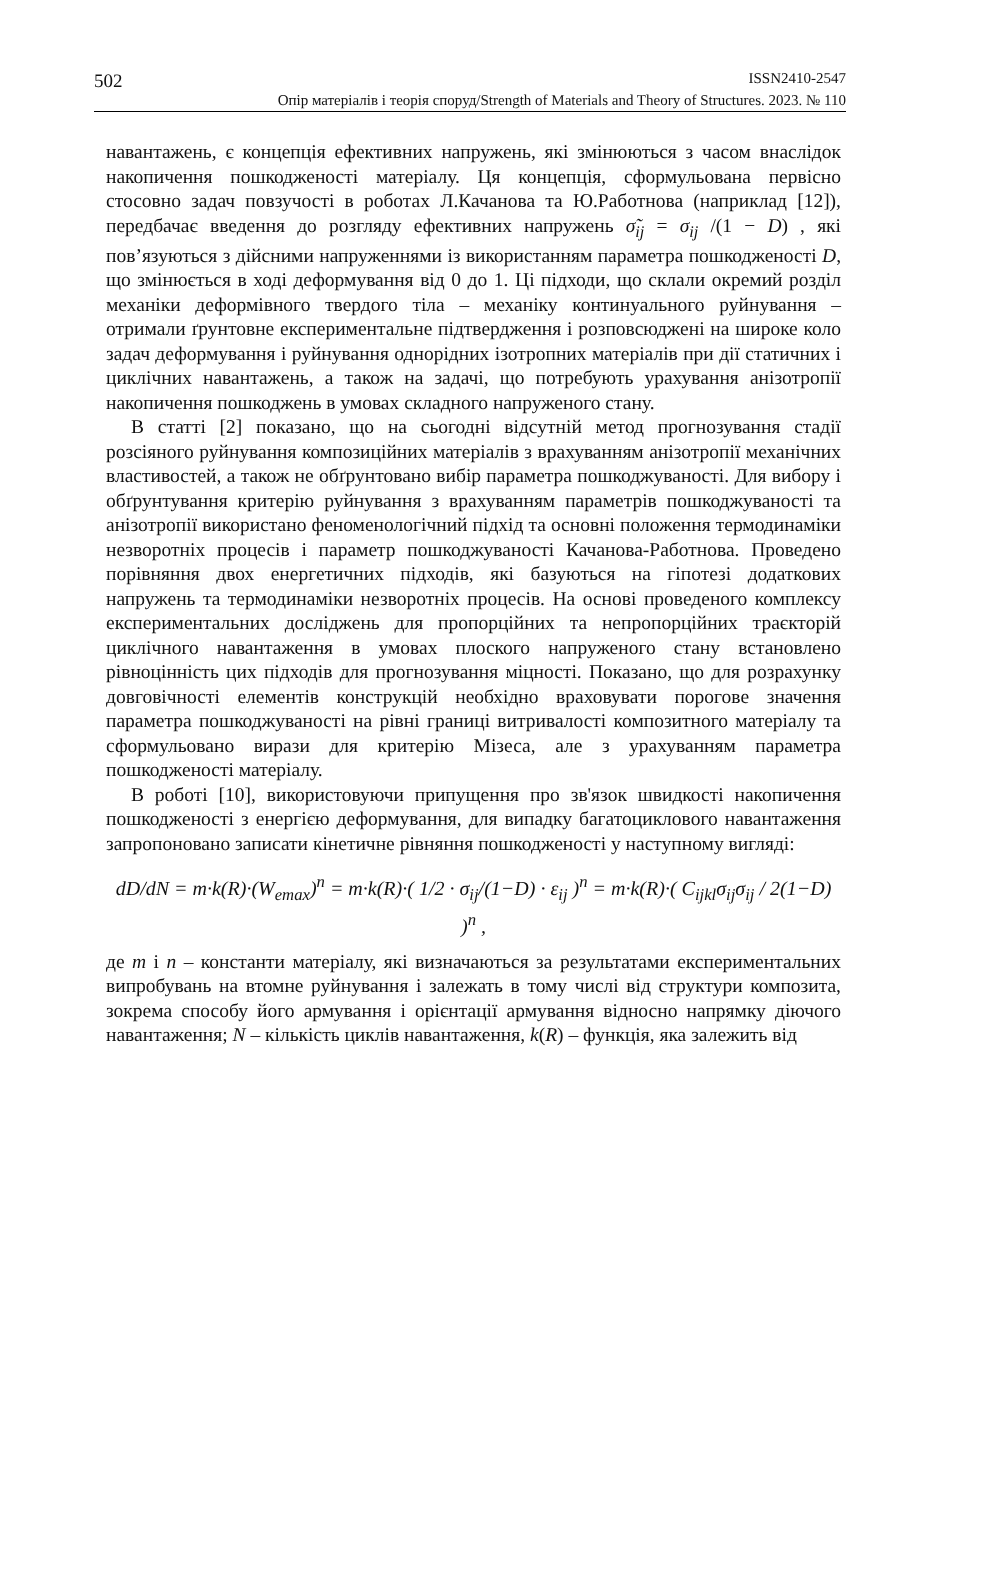502 ISSN2410-2547
Опір матеріалів і теорія споруд/Strength of Materials and Theory of Structures. 2023. № 110
навантажень, є концепція ефективних напружень, які змінюються з часом внаслідок накопичення пошкодженості матеріалу. Ця концепція, сформульована первісно стосовно задач повзучості в роботах Л.Качанова та Ю.Работнова (наприклад [12]), передбачає введення до розгляду ефективних напружень σ̃<sub>ij</sub> = σ<sub>ij</sub> /(1 − D) , які пов’язуються з дійсними напруженнями із використанням параметра пошкодженості D, що змінюється в ході деформування від 0 до 1. Ці підходи, що склали окремий розділ механіки деформівного твердого тіла – механіку континуального руйнування – отримали ґрунтовне експериментальне підтвердження і розповсюджені на широке коло задач деформування і руйнування однорідних ізотропних матеріалів при дії статичних і циклічних навантажень, а також на задачі, що потребують урахування анізотропії накопичення пошкоджень в умовах складного напруженого стану.
В статті [2] показано, що на сьогодні відсутній метод прогнозування стадії розсіяного руйнування композиційних матеріалів з врахуванням анізотропії механічних властивостей, а також не обґрунтовано вибір параметра пошкоджуваності. Для вибору і обґрунтування критерію руйнування з врахуванням параметрів пошкоджуваності та анізотропії використано феноменологічний підхід та основні положення термодинаміки незворотніх процесів і параметр пошкоджуваності Качанова-Работнова. Проведено порівняння двох енергетичних підходів, які базуються на гіпотезі додаткових напружень та термодинаміки незворотніх процесів. На основі проведеного комплексу експериментальних досліджень для пропорційних та непропорційних траєкторій циклічного навантаження в умовах плоского напруженого стану встановлено рівноцінність цих підходів для прогнозування міцності. Показано, що для розрахунку довговічності елементів конструкцій необхідно враховувати порогове значення параметра пошкоджуваності на рівні границі витривалості композитного матеріалу та сформульовано вирази для критерію Мізеса, але з урахуванням параметра пошкодженості матеріалу.
В роботі [10], використовуючи припущення про зв'язок швидкості накопичення пошкодженості з енергією деформування, для випадку багатоциклового навантаження запропоновано записати кінетичне рівняння пошкодженості у наступному вигляді:
dD/dN = m·k(R)·(W<sub>emax</sub>)<sup>n</sup> = m·k(R)·( 1/2 · σ<sub>ij</sub>/(1−D) · ε<sub>ij</sub> )<sup>n</sup> = m·k(R)·( C<sub>ijkl</sub>σ<sub>ij</sub>σ<sub>ij</sub> / 2(1−D) )<sup>n</sup> ,
де m і n – константи матеріалу, які визначаються за результатами експериментальних випробувань на втомне руйнування і залежать в тому числі від структури композита, зокрема способу його армування і орієнтації армування відносно напрямку діючого навантаження; N – кількість циклів навантаження, k(R) – функція, яка залежить від